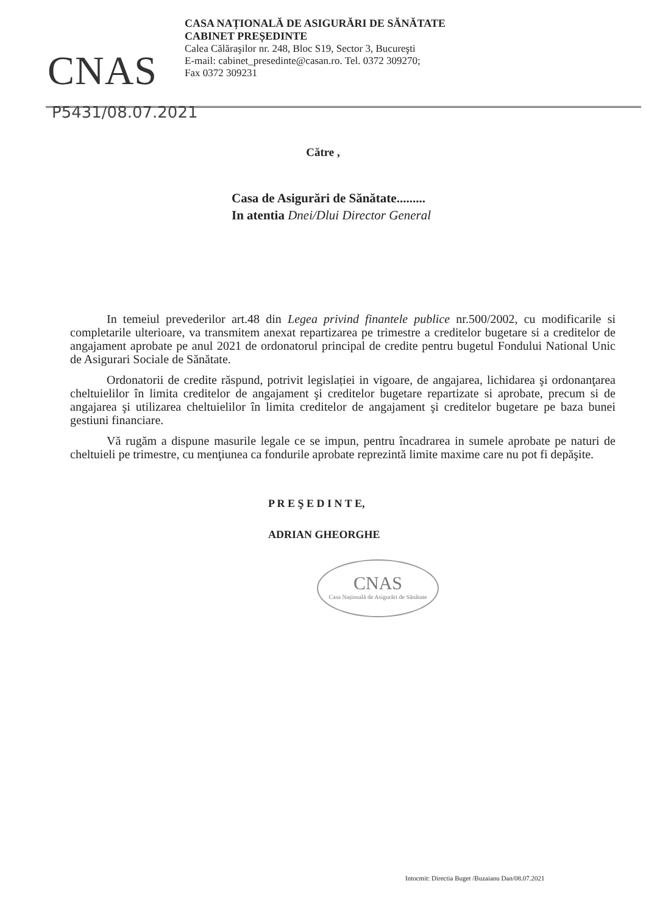CNAS
CASA NAȚIONALĂ DE ASIGURĂRI DE SĂNĂTATE
CABINET PREȘEDINTE
Calea Călăraşilor nr. 248, Bloc S19, Sector 3, Bucureşti
E-mail: cabinet_presedinte@casan.ro. Tel. 0372 309270;
Fax 0372 309231
P5431/08.07.2021
Către ,
Casa de Asigurări de Sănătate.........
In atentia Dnei/Dlui Director General
In temeiul prevederilor art.48 din Legea privind finantele publice nr.500/2002, cu modificarile si completarile ulterioare, va transmitem anexat repartizarea pe trimestre a creditelor bugetare si a creditelor de angajament aprobate pe anul 2021 de ordonatorul principal de credite pentru bugetul Fondului National Unic de Asigurari Sociale de Sănătate.
Ordonatorii de credite răspund, potrivit legislației in vigoare, de angajarea, lichidarea şi ordonanţarea cheltuielilor în limita creditelor de angajament şi creditelor bugetare repartizate si aprobate, precum si de angajarea şi utilizarea cheltuielilor în limita creditelor de angajament şi creditelor bugetare pe baza bunei gestiuni financiare.
Vă rugăm a dispune masurile legale ce se impun, pentru încadrarea in sumele aprobate pe naturi de cheltuieli pe trimestre, cu menţiunea ca fondurile aprobate reprezintă limite maxime care nu pot fi depăşite.
P R E Ş E D I N T E,
ADRIAN GHEORGHE
CNAS
Casa Națională de Asigurări de Sănătate
Intocmit: Directia Buget /Buzaianu Dan/08.07.2021